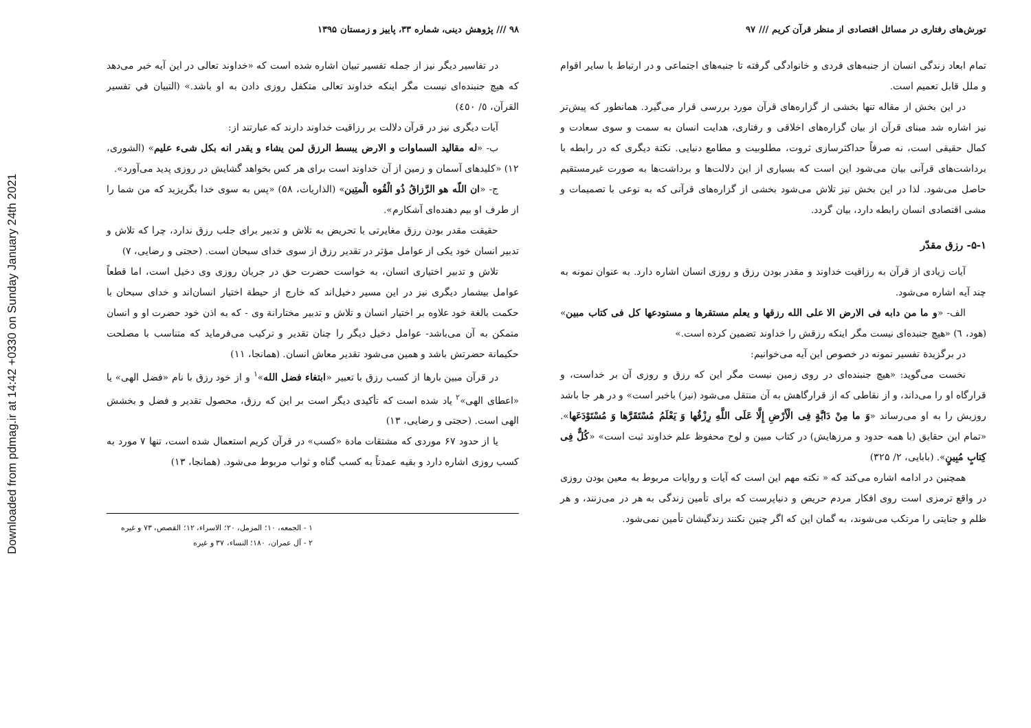Downloaded from pdmag.ir at 14:42 +0330 on Sunday January 24th 2021
تورش‌های رفتاری در مسائل اقتصادی از منظر قرآن کریم /// ۹۷
تمام ابعاد زندگی انسان از جنبه‌های فردی و خانوادگی گرفته تا جنبه‌های اجتماعی و در ارتباط با سایر اقوام و ملل قابل تعمیم است.
در این بخش از مقاله تنها بخشی از گزاره‌های قرآن مورد بررسی قرار می‌گیرد. همانطور که پیش‌تر نیز اشاره شد مبنای قرآن از بیان گزاره‌های اخلاقی و رفتاری، هدایت انسان به سمت و سوی سعادت و کمال حقیقی است، نه صرفاً حداکثرسازی ثروت، مطلوبیت و مطامع دنیایی. نکتة دیگری که در رابطه با برداشت‌های قرآنی بیان می‌شود این است که بسیاری از این دلالت‌ها و برداشت‌ها به صورت غیرمستقیم حاصل می‌شود. لذا در این بخش نیز تلاش می‌شود بخشی از گزاره‌های قرآنی که به نوعی با تصمیمات و مشی اقتصادی انسان رابطه دارد، بیان گردد.
۵-۱- رزق مقدّر
آیات زیادی از قرآن به رزاقیت خداوند و مقدر بودن رزق و روزی انسان اشاره دارد. به عنوان نمونه به چند آیه اشاره می‌شود.
الف- «و ما من دابه فی الارض الا علی الله رزقها و یعلم مستقرها و مستودعها کل فی کتاب مبین» (هود، ٦) «هیچ جنبده‌ای نیست مگر اینکه رزقش را خداوند تضمین کرده است.»
در برگزیدة تفسیر نمونه در خصوص این آیه می‌خوانیم:
نخست می‌گوید: «هیچ جنبنده‌ای در روی زمین نیست مگر این که رزق و روزی آن بر خداست، و قرارگاه او را می‌داند، و از نقاطی که از قرارگاهش به آن منتقل می‌شود (نیز) باخبر است» و در هر جا باشد روزیش را به او می‌رساند «وَ ما مِنْ دَابَّةٍ فِی الْأَرْضِ إِلَّا عَلَی اللَّهِ رِزْقُها وَ یَعْلَمُ مُسْتَقَرَّها وَ مُسْتَوْدَعَها». «تمام این حقایق (با همه حدود و مرزهایش) در کتاب مبین و لوح محفوظ علم خداوند ثبت است» «کُلٌّ فِی کِتابٍ مُبِینٍ». (بابایی، ۲/ ۳۲۵)
همچنین در ادامه اشاره می‌کند که « نکته مهم این است که آیات و روایات مربوط به معین بودن روزی در واقع ترمزی است روی افکار مردم حریص و دنیاپرست که برای تأمین زندگی به هر در می‌زنند، و هر ظلم و جنایتی را مرتکب می‌شوند، به گمان این که اگر چنین نکنند زندگیشان تأمین نمی‌شود.
۹۸ /// پژوهش دینی، شماره ۳۳، پاییز و زمستان ۱۳۹۵
در تفاسیر دیگر نیز از جمله تفسیر تبیان اشاره شده است که «خداوند تعالی در این آیه خبر می‌دهد که هیچ جنبنده‌ای نیست مگر اینکه خداوند تعالی متکفل روزی دادن به او باشد.» (التبیان في تفسیر القرآن، ٥/ ٤٥٠)
آیات دیگری نیز در قرآن دلالت بر رزاقیت خداوند دارند که عبارتند از:
ب- «له مقالید السماوات و الارض یبسط الرزق لمن یشاء و یقدر انه بکل شیء علیم» (الشوری، ۱۲) «کلیدهای آسمان و زمین از آن خداوند است برای هر کس بخواهد گشایش در روزی پدید می‌آورد».
ج- «ان اللّه هو الرَّزاقُ ذُو الْقُوه الْمتِین» (الذاریات، ۵۸) «پس به سوی خدا بگریزید که من شما را از طرف او بیم دهنده‌ای آشکارم».
حقیقت مقدر بودن رزق مغایرتی با تحریض به تلاش و تدبیر برای جلب رزق ندارد، چرا که تلاش و تدبیر انسان خود یکی از عوامل مؤثر در تقدیر رزق از سوی خدای سبحان است. (حجتی و رضایی، ۷)
تلاش و تدبیر اختیاری انسان، به خواست حضرت حق در جریان روزی وی دخیل است، اما قطعاً عوامل بیشمار دیگری نیز در این مسیر دخیل‌اند که خارج از حیطة اختیار انسان‌اند و خدای سبحان با حکمت بالغة خود علاوه بر اختیار انسان و تلاش و تدبیر مختارانة وی - که به اذن خود حضرت او و انسان متمکن به آن می‌باشد- عوامل دخیل دیگر را چنان تقدیر و ترکیب می‌فرماید که متناسب با مصلحت حکیمانة حضرتش باشد و همین می‌شود تقدیر معاش انسان. (همانجا، ۱۱)
در قرآن مبین بارها از کسب رزق با تعبیر «ابتغاء فضل الله»<sup>۱</sup> و از خود رزق با نام «فضل الهی» یا «اعطای الهی»<sup>۲</sup> یاد شده است که تأکیدی دیگر است بر این که رزق، محصول تقدیر و فضل و بخشش الهی است. (حجتی و رضایی، ۱۳)
یا از حدود ۶۷ موردی که مشتقات مادة «کسب» در قرآن کریم استعمال شده است، تنها ۷ مورد به کسب روزی اشاره دارد و بقیه عمدتاً به کسب گناه و ثواب مربوط می‌شود. (همانجا، ۱۳)
۱ - الجمعه، ۱۰؛ المزمل، ۲۰؛ الاسراء، ۱۲؛ القصص، ۷۳ و غیره
۲ - آل عمران، ۱۸۰؛ النساء، ۳۷ و غیره